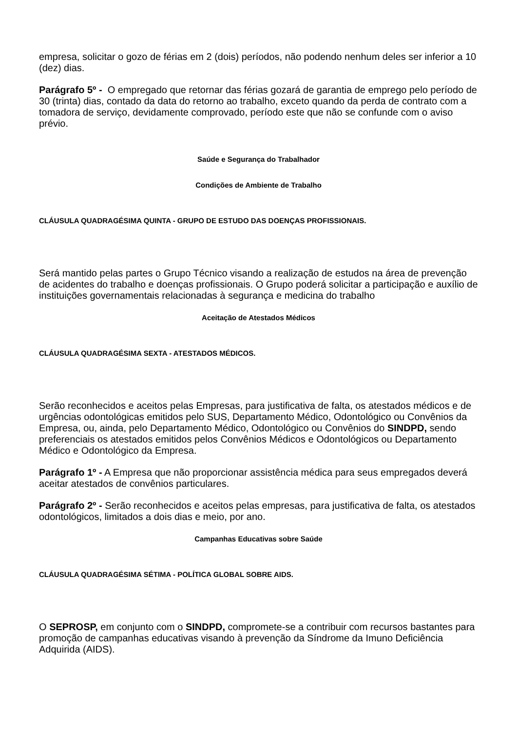empresa, solicitar o gozo de férias em 2 (dois) períodos, não podendo nenhum deles ser inferior a 10 (dez) dias.
Parágrafo 5º - O empregado que retornar das férias gozará de garantia de emprego pelo período de 30 (trinta) dias, contado da data do retorno ao trabalho, exceto quando da perda de contrato com a tomadora de serviço, devidamente comprovado, período este que não se confunde com o aviso prévio.
Saúde e Segurança do Trabalhador
Condições de Ambiente de Trabalho
CLÁUSULA QUADRAGÉSIMA QUINTA - GRUPO DE ESTUDO DAS DOENÇAS PROFISSIONAIS.
Será mantido pelas partes o Grupo Técnico visando a realização de estudos na área de prevenção de acidentes do trabalho e doenças profissionais. O Grupo poderá solicitar a participação e auxílio de instituições governamentais relacionadas à segurança e medicina do trabalho
Aceitação de Atestados Médicos
CLÁUSULA QUADRAGÉSIMA SEXTA - ATESTADOS MÉDICOS.
Serão reconhecidos e aceitos pelas Empresas, para justificativa de falta, os atestados médicos e de urgências odontológicas emitidos pelo SUS, Departamento Médico, Odontológico ou Convênios da Empresa, ou, ainda, pelo Departamento Médico, Odontológico ou Convênios do SINDPD, sendo preferenciais os atestados emitidos pelos Convênios Médicos e Odontológicos ou Departamento Médico e Odontológico da Empresa.
Parágrafo 1º - A Empresa que não proporcionar assistência médica para seus empregados deverá aceitar atestados de convênios particulares.
Parágrafo 2º - Serão reconhecidos e aceitos pelas empresas, para justificativa de falta, os atestados odontológicos, limitados a dois dias e meio, por ano.
Campanhas Educativas sobre Saúde
CLÁUSULA QUADRAGÉSIMA SÉTIMA - POLÍTICA GLOBAL SOBRE AIDS.
O SEPROSP, em conjunto com o SINDPD, compromete-se a contribuir com recursos bastantes para promoção de campanhas educativas visando à prevenção da Síndrome da Imuno Deficiência Adquirida (AIDS).